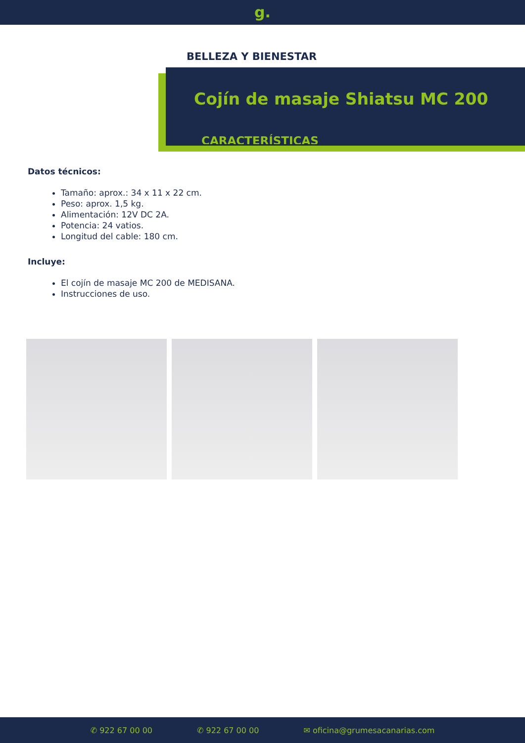g.
BELLEZA Y BIENESTAR
Cojín de masaje Shiatsu MC 200
CARACTERÍSTICAS
Datos técnicos:
Tamaño: aprox.: 34 x 11 x 22 cm.
Peso: aprox. 1,5 kg.
Alimentación: 12V DC 2A.
Potencia: 24 vatios.
Longitud del cable: 180 cm.
Incluye:
El cojín de masaje MC 200 de MEDISANA.
Instrucciones de uso.
✆ 922 67 00 00 ✆ 922 67 00 00 ✉ oficina@grumesacanarias.com